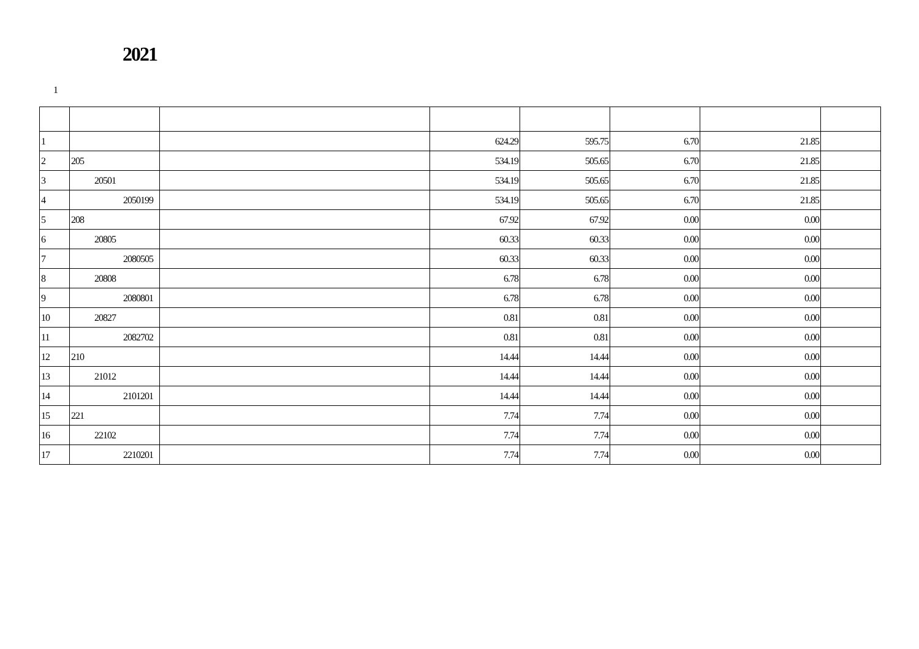2021
1
| 1 | | | 624.29 | 595.75 | 6.70 | 21.85 | |
| 2 | 205 | | 534.19 | 505.65 | 6.70 | 21.85 | |
| 3 | 20501 | | 534.19 | 505.65 | 6.70 | 21.85 | |
| 4 | 2050199 | | 534.19 | 505.65 | 6.70 | 21.85 | |
| 5 | 208 | | 67.92 | 67.92 | 0.00 | 0.00 | |
| 6 | 20805 | | 60.33 | 60.33 | 0.00 | 0.00 | |
| 7 | 2080505 | | 60.33 | 60.33 | 0.00 | 0.00 | |
| 8 | 20808 | | 6.78 | 6.78 | 0.00 | 0.00 | |
| 9 | 2080801 | | 6.78 | 6.78 | 0.00 | 0.00 | |
| 10 | 20827 | | 0.81 | 0.81 | 0.00 | 0.00 | |
| 11 | 2082702 | | 0.81 | 0.81 | 0.00 | 0.00 | |
| 12 | 210 | | 14.44 | 14.44 | 0.00 | 0.00 | |
| 13 | 21012 | | 14.44 | 14.44 | 0.00 | 0.00 | |
| 14 | 2101201 | | 14.44 | 14.44 | 0.00 | 0.00 | |
| 15 | 221 | | 7.74 | 7.74 | 0.00 | 0.00 | |
| 16 | 22102 | | 7.74 | 7.74 | 0.00 | 0.00 | |
| 17 | 2210201 | | 7.74 | 7.74 | 0.00 | 0.00 | |